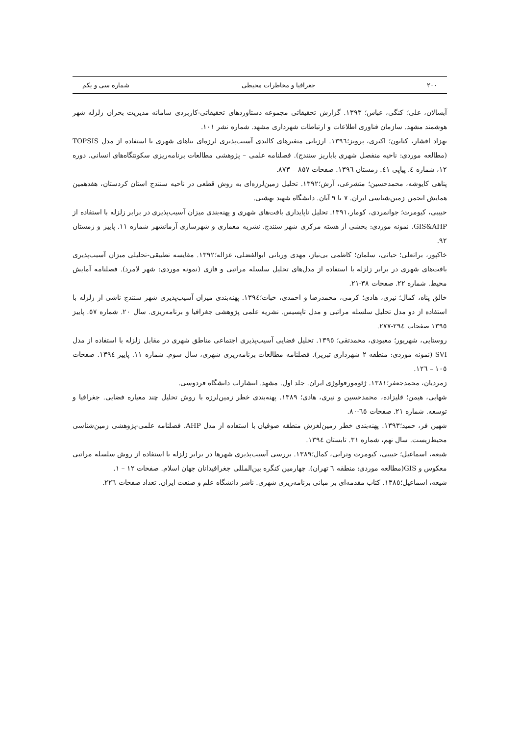۲۰۰ جغرافیا و مخاطرات محیطی شماره سی و یکم
آبسالان، علی؛ کنگی، عباس؛ ۱۳۹۳. گزارش تحقیقاتی مجموعه دستاوردهای تحقیقاتی-کاربردی سامانه مدیریت بحران زلزله شهر هوشمند مشهد. سازمان فناوری اطلاعات و ارتباطات شهرداری مشهد. شماره نشر ۱۰۱.
بهزاد افشار، کتایون؛ اکبری، پرویز؛۱۳۹٦. ارزیابی متغیرهای کالبدی آسیب‌پذیری لرزه‌ای بناهای شهری با استفاده از مدل TOPSIS (مطالعه موردی: ناحیه منفصل شهری باباریز سنندج). فصلنامه علمی – پژوهشی مطالعات برنامه‌ریزی سکونتگاه‌های انسانی. دوره ۱۲، شماره ٤. پیاپی ٤۱. زمستان ۱۳۹٦. صفحات ۸٥۷ – ۸۷۳.
پناهی کایوشه، محمدحسین؛ متشرعی، آرش؛۱۳۹۲. تحلیل زمین‌لرزه‌ای به روش قطعی در ناحیه سنندج استان کردستان، هفدهمین همایش انجمن زمین‌شناسی ایران. ۷ تا ۹ آبان. دانشگاه شهید بهشتی.
حبیبی، کیومرث؛ جوانمردی، کومار،۱۳۹۱. تحلیل ناپایداری بافت‌های شهری و پهنه‌بندی میزان آسیب‌پذیری در برابر زلزله با استفاده از GIS&AHP. نمونه موردی: بخشی از هسته مرکزی شهر سنندج. نشریه معماری و شهرسازی آرمانشهر شماره ۱۱. پاییز و زمستان ۹۲.
خاکپور، براتعلی؛ حیاتی، سلمان؛ کاظمی بی‌نیاز، مهدی وربانی ابوالفضلی، غزاله؛۱۳۹۲. مقایسه تطبیقی-تحلیلی میزان آسیب‌پذیری بافت‌های شهری در برابر زلزله با استفاده از مدل‌های تحلیل سلسله مراتبی و فازی (نمونه موردی: شهر لامرد). فصلنامه آمایش محیط. شماره ۲۲. صفحات ۳۸-۲۱.
خالق پناه، کمال؛ نیری، هادی؛ کرمی، محمدرضا و احمدی، خبات؛۱۳۹٤. پهنه‌بندی میزان آسیب‌پذیری شهر سنندج ناشی از زلزله با استفاده از دو مدل تحلیل سلسله مراتبی و مدل تاپسیس. نشریه علمی پژوهشی جغرافیا و برنامه‌ریزی. سال ۲۰. شماره ٥۷. پاییز ۱۳۹٥ صفحات ۲۹٤-۲۷۷.
روستایی، شهریور؛ معبودی، محمدتقی؛ ۱۳۹٥. تحلیل فضایی آسیب‌پذیری اجتماعی مناطق شهری در مقابل زلزله با استفاده از مدل SVI (نمونه موردی: منطقه ۲ شهرداری تبریز). فصلنامه مطالعات برنامه‌ریزی شهری، سال سوم. شماره ۱۱. پاییز ۱۳۹٤. صفحات ۱۰٥ – ۱۲٦.
زمردیان، محمدجعفر؛۱۳۸۱. ژئومورفولوژی ایران. جلد اول. مشهد. انتشارات دانشگاه فردوسی.
شهابی، هیمن؛ قلیزاده، محمدحسین و نیری، هادی؛ ۱۳۸۹. پهنه‌بندی خطر زمین‌لرزه با روش تحلیل چند معیاره فضایی. جغرافیا و توسعه. شماره ۲۱. صفحات ٦٥-۸۰.
شهین فر، حمید؛۱۳۹۳. پهنه‌بندی خطر زمین‌لغزش منطقه صوفیان با استفاده از مدل AHP. فصلنامه علمی-پژوهشی زمین‌شناسی محیط‌زیست. سال نهم، شماره ۳۱. تابستان ۱۳۹٤.
شیعه، اسماعیل؛ حبیبی، کیومرث وترابی، کمال؛۱۳۸۹. بررسی آسیب‌پذیری شهرها در برابر زلزله با استفاده از روش سلسله مراتبی معکوس و GIS(مطالعه موردی: منطقه ٦ تهران). چهارمین کنگره بین‌المللی جغرافیدانان جهان اسلام. صفحات ۱۲ – ۱.
شیعه، اسماعیل؛۱۳۸٥. کتاب مقدمه‌ای بر مبانی برنامه‌ریزی شهری. ناشر دانشگاه علم و صنعت ایران. تعداد صفحات ۲۲٦.